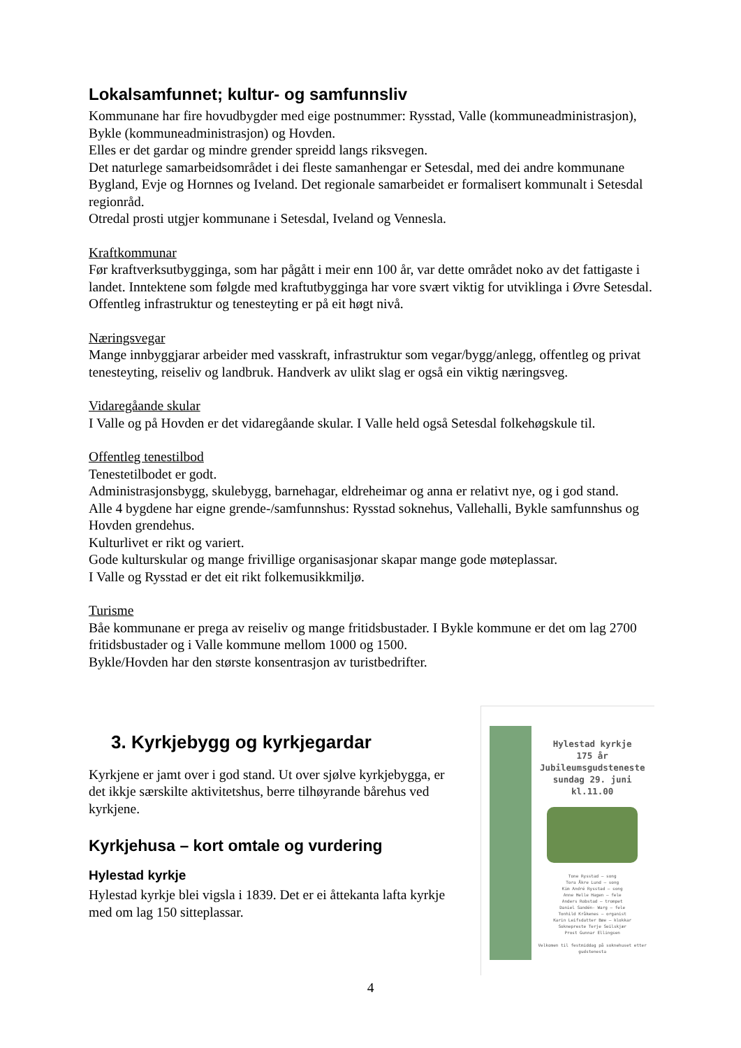Lokalsamfunnet; kultur- og samfunnsliv
Kommunane har fire hovudbygder med eige postnummer: Rysstad, Valle (kommuneadministrasjon), Bykle (kommuneadministrasjon) og Hovden.
Elles er det gardar og mindre grender spreidd langs riksvegen.
Det naturlege samarbeidsområdet i dei fleste samanhengar er Setesdal, med dei andre kommunane Bygland, Evje og Hornnes og Iveland. Det regionale samarbeidet er formalisert kommunalt i Setesdal regionråd.
Otredal prosti utgjer kommunane i Setesdal, Iveland og Vennesla.
Kraftkommunar
Før kraftverksutbygginga, som har pågått i meir enn 100 år, var dette området noko av det fattigaste i landet. Inntektene som følgde med kraftutbygginga har vore svært viktig for utviklinga i Øvre Setesdal. Offentleg infrastruktur og tenesteyting er på eit høgt nivå.
Næringsvegar
Mange innbyggjarar arbeider med vasskraft, infrastruktur som vegar/bygg/anlegg, offentleg og privat tenesteyting, reiseliv og landbruk. Handverk av ulikt slag er også ein viktig næringsveg.
Vidaregåande skular
I Valle og på Hovden er det vidaregåande skular. I Valle held også Setesdal folkehøgskule til.
Offentleg tenestilbod
Tenestetilbodet er godt.
Administrasjonsbygg, skulebygg, barnehagar, eldreheimar og anna er relativt nye, og i god stand.
Alle 4 bygdene har eigne grende-/samfunnshus: Rysstad soknehus, Vallehalli, Bykle samfunnshus og Hovden grendehus.
Kulturlivet er rikt og variert.
Gode kulturskular og mange frivillige organisasjonar skapar mange gode møteplassar.
I Valle og Rysstad er det eit rikt folkemusikkmiljø.
Turisme
Båe kommunane er prega av reiseliv og mange fritidsbustader. I Bykle kommune er det om lag 2700 fritidsbustader og i Valle kommune mellom 1000 og 1500.
Bykle/Hovden har den største konsentrasjon av turistbedrifter.
3. Kyrkjebygg og kyrkjegardar
Kyrkjene er jamt over i god stand. Ut over sjølve kyrkjebygga, er det ikkje særskilte aktivitetshus, berre tilhøyrande bårehus ved kyrkjene.
Kyrkjehusa – kort omtale og vurdering
Hylestad kyrkje
Hylestad kyrkje blei vigsla i 1839. Det er ei åttekanta lafta kyrkje med om lag 150 sitteplassar.
Hylestad kyrkje
175 år
Jubileumsgudsteneste
sundag 29. juni
kl.11.00
Tone Rysstad – song
Tora Åkre Lund – song
Kim André Rysstad – song
Anne Helle Hagen – fele
Anders Robstad – trompet
Daniel Sandén- Warg – fele
Tonhild Kråkenes – organist
Karin Leifsdatter Bøe – klokkar
Soknepreste Terje Seilskjær
Prost Gunnar Ellingsen
Velkomen til festmiddag på soknehuset etter gudstenesta
4